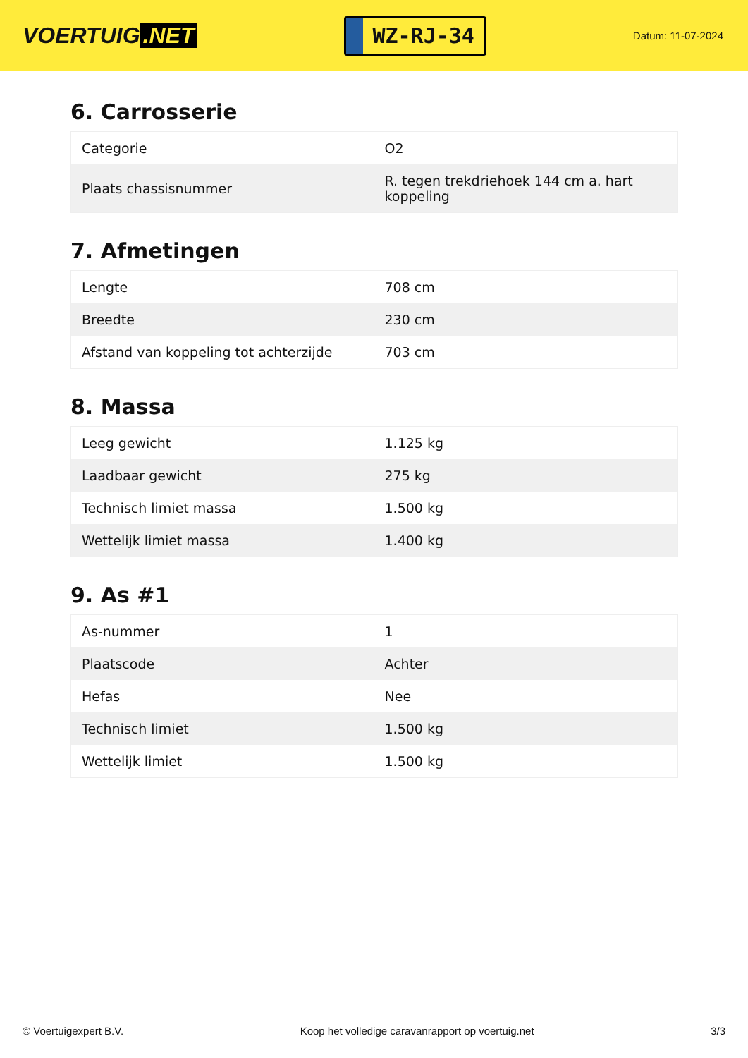VOERTUIG.NET
WZ-RJ-34
Datum: 11-07-2024
6. Carrosserie
| Categorie | O2 |
| Plaats chassisnummer | R. tegen trekdriehoek 144 cm a. hart koppeling |
7. Afmetingen
| Lengte | 708 cm |
| Breedte | 230 cm |
| Afstand van koppeling tot achterzijde | 703 cm |
8. Massa
| Leeg gewicht | 1.125 kg |
| Laadbaar gewicht | 275 kg |
| Technisch limiet massa | 1.500 kg |
| Wettelijk limiet massa | 1.400 kg |
9. As #1
| As-nummer | 1 |
| Plaatscode | Achter |
| Hefas | Nee |
| Technisch limiet | 1.500 kg |
| Wettelijk limiet | 1.500 kg |
© Voertuigexpert B.V. Koop het volledige caravanrapport op voertuig.net 3/3